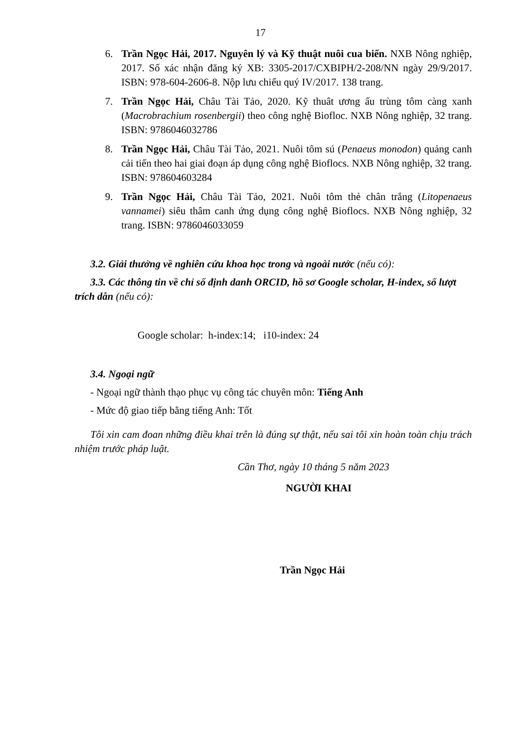17
6. Trần Ngọc Hải, 2017. Nguyên lý và Kỹ thuật nuôi cua biển. NXB Nông nghiệp, 2017. Số xác nhận đăng ký XB: 3305-2017/CXBIPH/2-208/NN ngày 29/9/2017. ISBN: 978-604-2606-8. Nộp lưu chiểu quý IV/2017. 138 trang.
7. Trần Ngọc Hải, Châu Tài Tảo, 2020. Kỹ thuât ương ấu trùng tôm càng xanh (Macrobrachium rosenbergii) theo công nghệ Biofloc. NXB Nông nghiệp, 32 trang. ISBN: 9786046032786
8. Trần Ngọc Hải, Châu Tài Tảo, 2021. Nuôi tôm sú (Penaeus monodon) quảng canh cải tiến theo hai giai đoạn áp dụng công nghệ Bioflocs. NXB Nông nghiệp, 32 trang. ISBN: 978604603284
9. Trần Ngọc Hải, Châu Tài Tảo, 2021. Nuôi tôm thẻ chân trắng (Litopenaeus vannamei) siêu thâm canh ứng dụng công nghệ Bioflocs. NXB Nông nghiệp, 32 trang. ISBN: 9786046033059
3.2. Giải thưởng về nghiên cứu khoa học trong và ngoài nước (nếu có):
3.3. Các thông tin về chỉ số định danh ORCID, hồ sơ Google scholar, H-index, số lượt trích dẫn (nếu có):
Google scholar: h-index:14; i10-index: 24
3.4. Ngoại ngữ
- Ngoại ngữ thành thạo phục vụ công tác chuyên môn: Tiếng Anh
- Mức độ giao tiếp bằng tiếng Anh: Tốt
Tôi xin cam đoan những điều khai trên là đúng sự thật, nếu sai tôi xin hoàn toàn chịu trách nhiệm trước pháp luật.
Cần Thơ, ngày 10 tháng 5 năm 2023
NGƯỜI KHAI
Trần Ngọc Hải